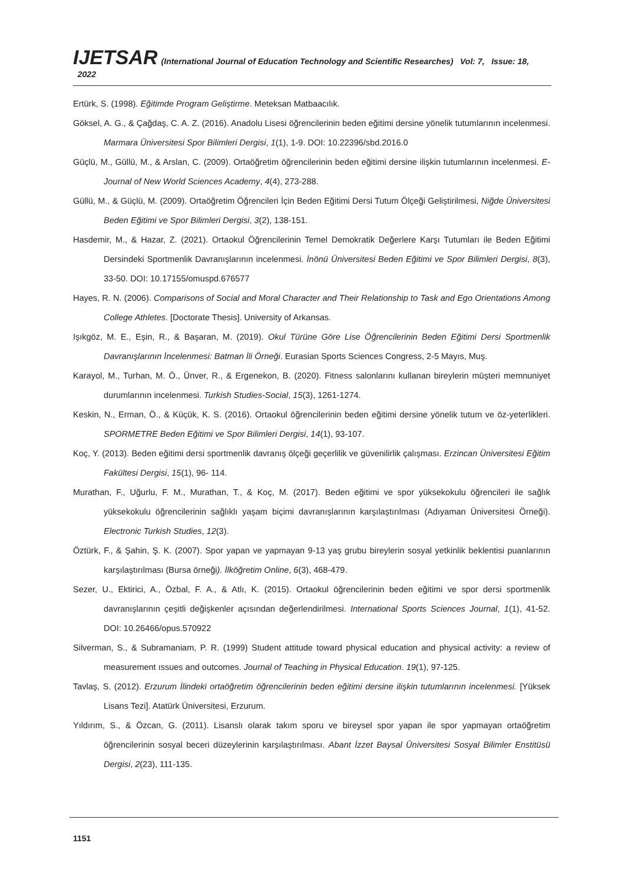IJETSAR (International Journal of Education Technology and Scientific Researches) Vol: 7, Issue: 18, 2022
Ertürk, S. (1998). Eğitimde Program Geliştirme. Meteksan Matbaacılık.
Göksel, A. G., & Çağdaş, C. A. Z. (2016). Anadolu Lisesi öğrencilerinin beden eğitimi dersine yönelik tutumlarının incelenmesi. Marmara Üniversitesi Spor Bilimleri Dergisi, 1(1), 1-9. DOI: 10.22396/sbd.2016.0
Güçlü, M., Güllü, M., & Arslan, C. (2009). Ortaöğretim öğrencilerinin beden eğitimi dersine ilişkin tutumlarının incelenmesi. E-Journal of New World Sciences Academy, 4(4), 273-288.
Güllü, M., & Güçlü, M. (2009). Ortaöğretim Öğrencileri İçin Beden Eğitimi Dersi Tutum Ölçeği Geliştirilmesi, Niğde Üniversitesi Beden Eğitimi ve Spor Bilimleri Dergisi, 3(2), 138-151.
Hasdemir, M., & Hazar, Z. (2021). Ortaokul Öğrencilerinin Temel Demokratik Değerlere Karşı Tutumları ile Beden Eğitimi Dersindeki Sportmenlik Davranışlarının incelenmesi. İnönü Üniversitesi Beden Eğitimi ve Spor Bilimleri Dergisi, 8(3), 33-50. DOI: 10.17155/omuspd.676577
Hayes, R. N. (2006). Comparisons of Social and Moral Character and Their Relationship to Task and Ego Orientations Among College Athletes. [Doctorate Thesis]. University of Arkansas.
Işıkgöz, M. E., Eşin, R., & Başaran, M. (2019). Okul Türüne Göre Lise Öğrencilerinin Beden Eğitimi Dersi Sportmenlik Davranışlarının İncelenmesi: Batman İli Örneği. Eurasian Sports Sciences Congress, 2-5 Mayıs, Muş.
Karayol, M., Turhan, M. Ö., Ünver, R., & Ergenekon, B. (2020). Fitness salonlarını kullanan bireylerin müşteri memnuniyet durumlarının incelenmesi. Turkish Studies-Social, 15(3), 1261-1274.
Keskin, N., Erman, Ö., & Küçük, K. S. (2016). Ortaokul öğrencilerinin beden eğitimi dersine yönelik tutum ve öz-yeterlikleri. SPORMETRE Beden Eğitimi ve Spor Bilimleri Dergisi, 14(1), 93-107.
Koç, Y. (2013). Beden eğitimi dersi sportmenlik davranış ölçeği geçerlilik ve güvenilirlik çalışması. Erzincan Üniversitesi Eğitim Fakültesi Dergisi, 15(1), 96- 114.
Murathan, F., Uğurlu, F. M., Murathan, T., & Koç, M. (2017). Beden eğitimi ve spor yüksekokulu öğrencileri ile sağlık yüksekokulu öğrencilerinin sağlıklı yaşam biçimi davranışlarının karşılaştırılması (Adıyaman Üniversitesi Örneği). Electronic Turkish Studies, 12(3).
Öztürk, F., & Şahin, Ş. K. (2007). Spor yapan ve yapmayan 9-13 yaş grubu bireylerin sosyal yetkinlik beklentisi puanlarının karşılaştırılması (Bursa örneği). İlköğretim Online, 6(3), 468-479.
Sezer, U., Ektirici, A., Özbal, F. A., & Atlı, K. (2015). Ortaokul öğrencilerinin beden eğitimi ve spor dersi sportmenlik davranışlarının çeşitli değişkenler açısından değerlendirilmesi. International Sports Sciences Journal, 1(1), 41-52. DOI: 10.26466/opus.570922
Silverman, S., & Subramaniam, P. R. (1999) Student attitude toward physical education and physical activity: a review of measurement ıssues and outcomes. Journal of Teaching in Physical Education. 19(1), 97-125.
Tavlaş, S. (2012). Erzurum İlindeki ortaöğretim öğrencilerinin beden eğitimi dersine ilişkin tutumlarının incelenmesi. [Yüksek Lisans Tezi]. Atatürk Üniversitesi, Erzurum.
Yıldırım, S., & Özcan, G. (2011). Lisanslı olarak takım sporu ve bireysel spor yapan ile spor yapmayan ortaöğretim öğrencilerinin sosyal beceri düzeylerinin karşılaştırılması. Abant İzzet Baysal Üniversitesi Sosyal Bilimler Enstitüsü Dergisi, 2(23), 111-135.
1151